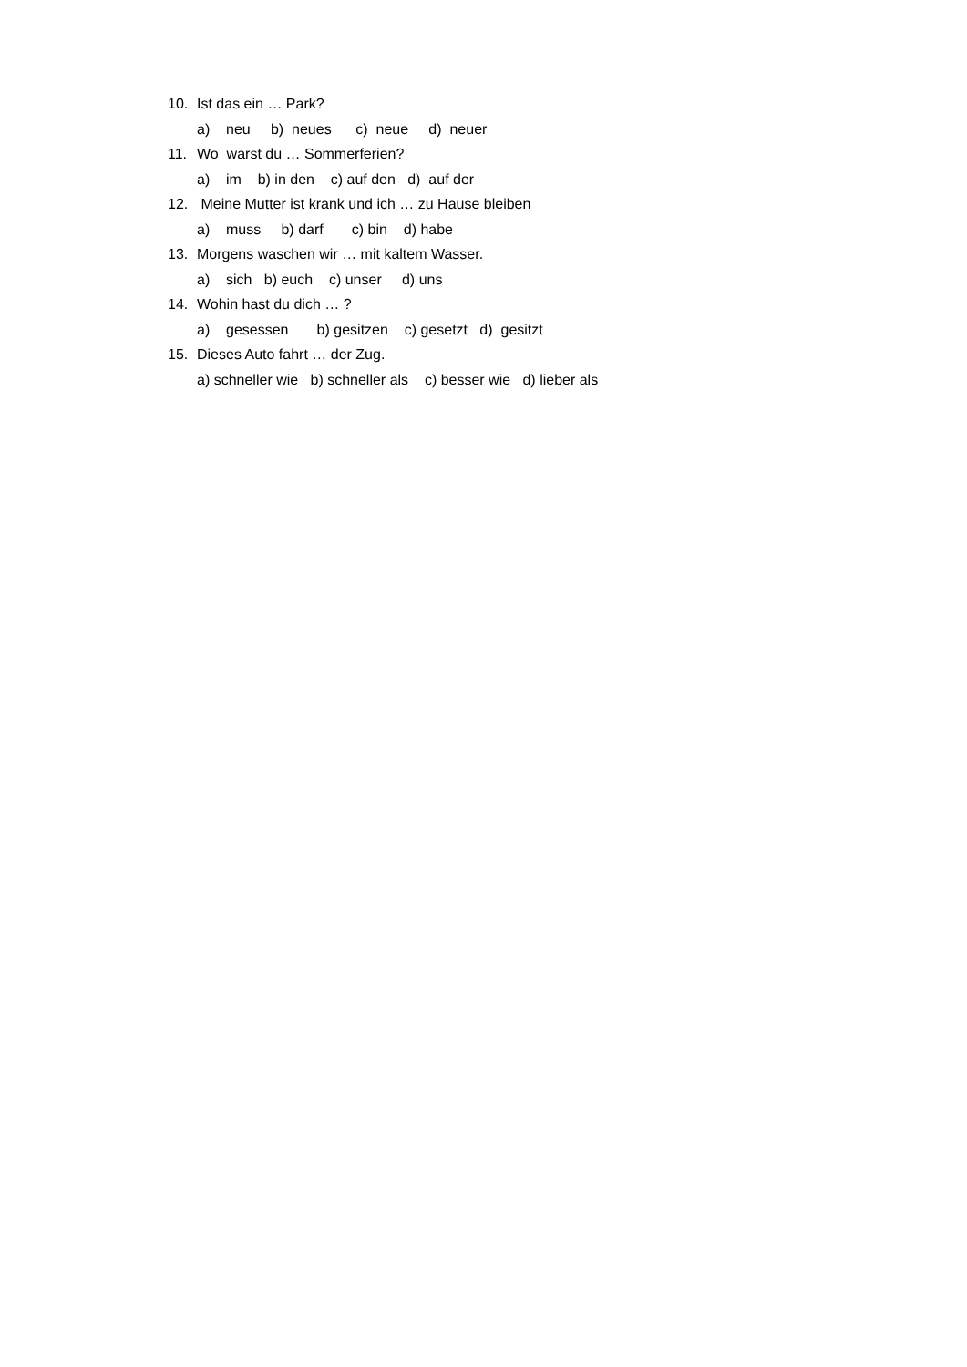10. Ist das ein … Park?
a) neu b) neues c) neue d) neuer
11. Wo warst du … Sommerferien?
a) im b) in den c) auf den d) auf der
12. Meine Mutter ist krank und ich … zu Hause bleiben
a) muss b) darf c) bin d) habe
13. Morgens waschen wir … mit kaltem Wasser.
a) sich b) euch c) unser d) uns
14. Wohin hast du dich … ?
a) gesessen b) gesitzen c) gesetzt d) gesitzt
15. Dieses Auto fahrt … der Zug.
a) schneller wie b) schneller als c) besser wie d) lieber als